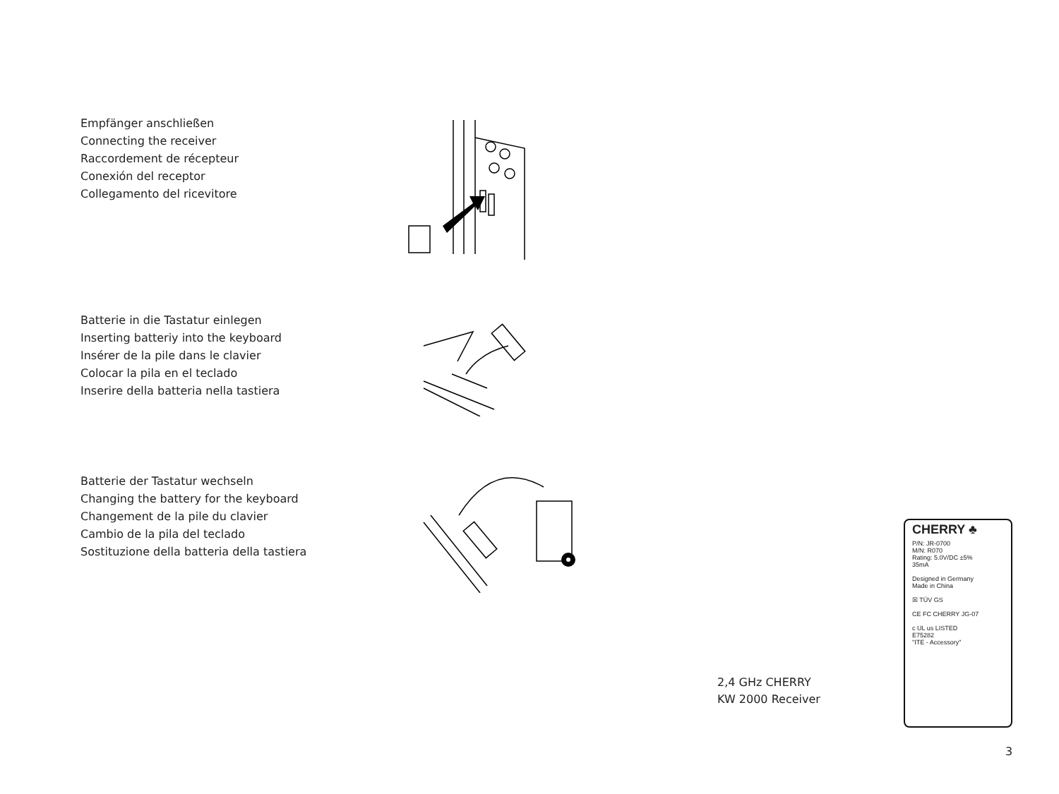Empfänger anschließen
Connecting the receiver
Raccordement de récepteur
Conexión del receptor
Collegamento del ricevitore
Batterie in die Tastatur einlegen
Inserting batteriy into the keyboard
Insérer de la pile dans le clavier
Colocar la pila en el teclado
Inserire della batteria nella tastiera
Batterie der Tastatur wechseln
Changing the battery for the keyboard
Changement de la pile du clavier
Cambio de la pila del teclado
Sostituzione della batteria della tastiera
2,4 GHz CHERRY
KW 2000 Receiver
CHERRY ♣
P/N: JR-0700
M/N: R070
Rating: 5.0V/DC ±5%
35mA
Designed in Germany
Made in China
☒ TÜV GS
CE FC CHERRY JG-07
c UL us LISTED
E75282
"ITE - Accessory"
3